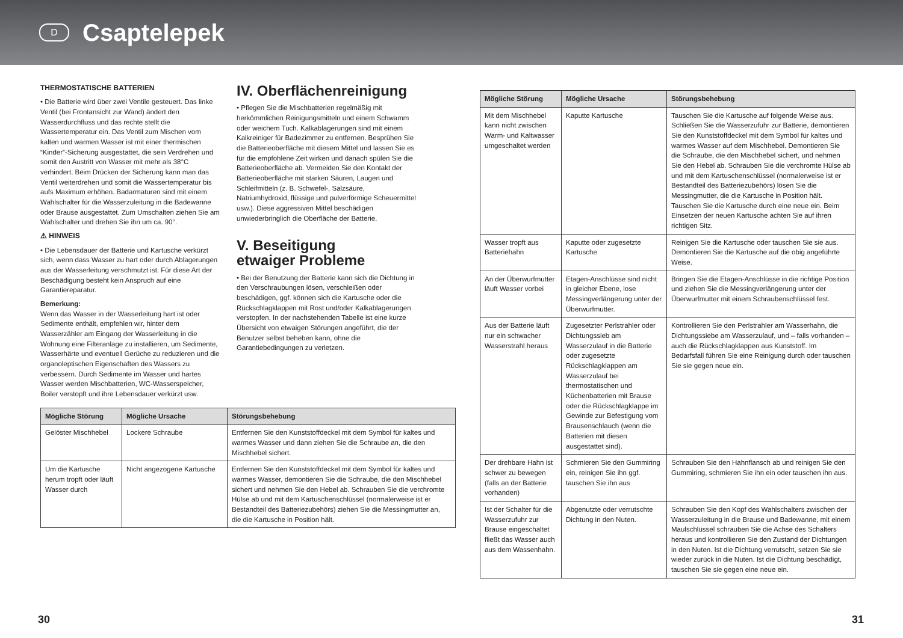D
Csaptelepek
THERMOSTATISCHE BATTERIEN
• Die Batterie wird über zwei Ventile gesteuert. Das linke Ventil (bei Frontansicht zur Wand) ändert den Wasserdurchfluss und das rechte stellt die Wassertemperatur ein. Das Ventil zum Mischen vom kalten und warmen Wasser ist mit einer thermischen “Kinder”-Sicherung ausgestattet, die sein Verdrehen und somit den Austritt von Wasser mit mehr als 38°C verhindert. Beim Drücken der Sicherung kann man das Ventil weiterdrehen und somit die Wassertemperatur bis aufs Maximum erhöhen. Badarmaturen sind mit einem Wahlschalter für die Wasserzuleitung in die Badewanne oder Brause ausgestattet. Zum Umschalten ziehen Sie am Wahlschalter und drehen Sie ihn um ca. 90°.
⚠ HINWEIS
• Die Lebensdauer der Batterie und Kartusche verkürzt sich, wenn dass Wasser zu hart oder durch Ablagerungen aus der Wasserleitung verschmutzt ist. Für diese Art der Beschädigung besteht kein Anspruch auf eine Garantiereparatur.
Bemerkung:
Wenn das Wasser in der Wasserleitung hart ist oder Sedimente enthält, empfehlen wir, hinter dem Wasserzähler am Eingang der Wasserleitung in die Wohnung eine Filteranlage zu installieren, um Sedimente, Wasserhärte und eventuell Gerüche zu reduzieren und die organoleptischen Eigenschaften des Wassers zu verbessern. Durch Sedimente im Wasser und hartes Wasser werden Mischbatterien, WC-Wasserspeicher, Boiler verstopft und ihre Lebensdauer verkürzt usw.
IV. Oberflächenreinigung
• Pflegen Sie die Mischbatterien regelmäßig mit herkömmlichen Reinigungsmitteln und einem Schwamm oder weichem Tuch. Kalkablagerungen sind mit einem Kalkreiniger für Badezimmer zu entfernen. Besprühen Sie die Batterieoberfläche mit diesem Mittel und lassen Sie es für die empfohlene Zeit wirken und danach spülen Sie die Batterieoberfläche ab. Vermeiden Sie den Kontakt der Batterieoberfläche mit starken Säuren, Laugen und Schleifmitteln (z. B. Schwefel-, Salzsäure, Natriumhydroxid, flüssige und pulverförmige Scheuermittel usw.). Diese aggressiven Mittel beschädigen unwiederbringlich die Oberfläche der Batterie.
V. Beseitigung
etwaiger Probleme
• Bei der Benutzung der Batterie kann sich die Dichtung in den Verschraubungen lösen, verschleißen oder beschädigen, ggf. können sich die Kartusche oder die Rückschlagklappen mit Rost und/oder Kalkablagerungen verstopfen. In der nachstehenden Tabelle ist eine kurze Übersicht von etwaigen Störungen angeführt, die der Benutzer selbst beheben kann, ohne die Garantiebedingungen zu verletzen.
| Mögliche Störung | Mögliche Ursache | Störungsbehebung |
| --- | --- | --- |
| Gelöster Mischhebel | Lockere Schraube | Entfernen Sie den Kunststoffdeckel mit dem Symbol für kaltes und warmes Wasser und dann ziehen Sie die Schraube an, die den Mischhebel sichert. |
| Um die Kartusche herum tropft oder läuft Wasser durch | Nicht angezogene Kartusche | Entfernen Sie den Kunststoffdeckel mit dem Symbol für kaltes und warmes Wasser, demontieren Sie die Schraube, die den Mischhebel sichert und nehmen Sie den Hebel ab. Schrauben Sie die verchromte Hülse ab und mit dem Kartuschenschlüssel (normalerweise ist er Bestandteil des Batteriezubehörs) ziehen Sie die Messingmutter an, die die Kartusche in Position hält. |
| Mögliche Störung | Mögliche Ursache | Störungsbehebung |
| --- | --- | --- |
| Mit dem Mischhebel kann nicht zwischen Warm- und Kaltwasser umgeschaltet werden | Kaputte Kartusche | Tauschen Sie die Kartusche auf folgende Weise aus. Schließen Sie die Wasserzufuhr zur Batterie, demontieren Sie den Kunststoffdeckel mit dem Symbol für kaltes und warmes Wasser auf dem Mischhebel. Demontieren Sie die Schraube, die den Mischhebel sichert, und nehmen Sie den Hebel ab. Schrauben Sie die verchromte Hülse ab und mit dem Kartuschenschlüssel (normalerweise ist er Bestandteil des Batteriezubehörs) lösen Sie die Messingmutter, die die Kartusche in Position hält. Tauschen Sie die Kartusche durch eine neue ein. Beim Einsetzen der neuen Kartusche achten Sie auf ihren richtigen Sitz. |
| Wasser tropft aus Batteriehahn | Kaputte oder zugesetzte Kartusche | Reinigen Sie die Kartusche oder tauschen Sie sie aus. Demontieren Sie die Kartusche auf die obig angeführte Weise. |
| An der Überwurfmutter läuft Wasser vorbei | Etagen-Anschlüsse sind nicht in gleicher Ebene, lose Messingverlängerung unter der Überwurfmutter. | Bringen Sie die Etagen-Anschlüsse in die richtige Position und ziehen Sie die Messingverlängerung unter der Überwurfmutter mit einem Schraubenschlüssel fest. |
| Aus der Batterie läuft nur ein schwacher Wasserstrahl heraus | Zugesetzter Perlstrahler oder Dichtungssieb am Wasserzulauf in die Batterie oder zugesetzte Rückschlagklappen am Wasserzulauf bei thermostatischen und Küchenbatterien mit Brause oder die Rückschlagklappe im Gewinde zur Befestigung vom Brausenschlauch (wenn die Batterien mit diesen ausgestattet sind). | Kontrollieren Sie den Perlstrahler am Wasserhahn, die Dichtungssiebe am Wasserzulauf, und – falls vorhanden – auch die Rückschlagklappen aus Kunststoff. Im Bedarfsfall führen Sie eine Reinigung durch oder tauschen Sie sie gegen neue ein. |
| Der drehbare Hahn ist schwer zu bewegen (falls an der Batterie vorhanden) | Schmieren Sie den Gummiring ein, reinigen Sie ihn ggf. tauschen Sie ihn aus | Schrauben Sie den Hahnflansch ab und reinigen Sie den Gummiring, schmieren Sie ihn ein oder tauschen ihn aus. |
| Ist der Schalter für die Wasserzufuhr zur Brause eingeschaltet fließt das Wasser auch aus dem Wassenhahn. | Abgenutzte oder verrutschte Dichtung in den Nuten. | Schrauben Sie den Kopf des Wahlschalters zwischen der Wasserzuleitung in die Brause und Badewanne, mit einem Maulschlüssel schrauben Sie die Achse des Schalters heraus und kontrollieren Sie den Zustand der Dichtungen in den Nuten. Ist die Dichtung verrutscht, setzen Sie sie wieder zurück in die Nuten. Ist die Dichtung beschädigt, tauschen Sie sie gegen eine neue ein. |
30 31